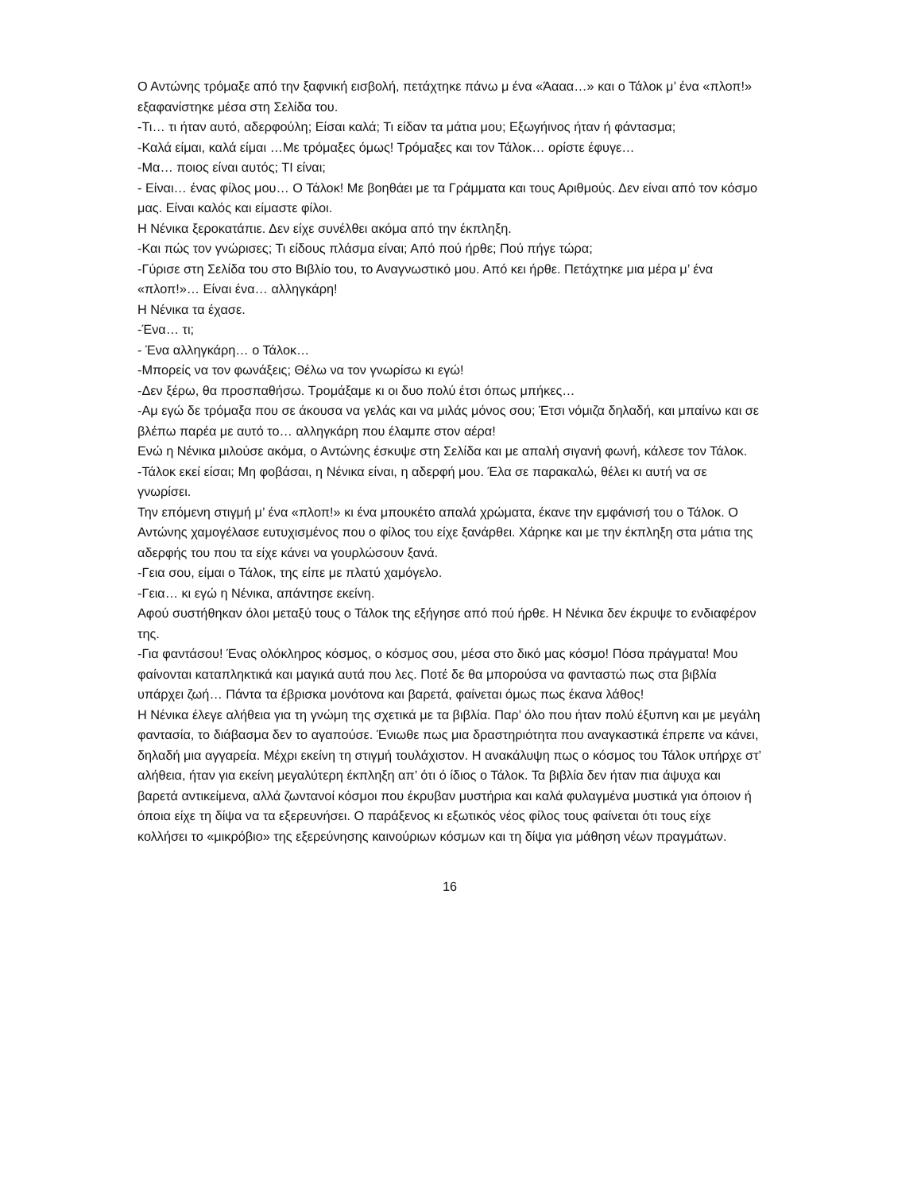Ο Αντώνης τρόμαξε από την ξαφνική εισβολή, πετάχτηκε πάνω μ ένα «Άααα…» και ο Τάλοκ μ’ ένα «πλοπ!» εξαφανίστηκε μέσα στη Σελίδα του.
-Τι… τι ήταν αυτό, αδερφούλη; Είσαι καλά; Τι είδαν τα μάτια μου; Εξωγήινος ήταν ή φάντασμα;
-Καλά είμαι, καλά είμαι …Με τρόμαξες όμως! Τρόμαξες και τον Τάλοκ… ορίστε έφυγε…
-Μα… ποιος είναι αυτός; ΤΙ είναι;
- Είναι… ένας φίλος μου… Ο Τάλοκ! Με βοηθάει με τα Γράμματα και τους Αριθμούς. Δεν είναι από τον κόσμο μας. Είναι καλός και είμαστε φίλοι.
Η Νένικα ξεροκατάπιε. Δεν είχε συνέλθει ακόμα από την έκπληξη.
-Και πώς τον γνώρισες; Τι είδους πλάσμα είναι; Από πού ήρθε; Πού πήγε τώρα;
-Γύρισε στη Σελίδα του στο Βιβλίο του, το Αναγνωστικό μου. Από κει ήρθε. Πετάχτηκε μια μέρα μ’ ένα «πλοπ!»… Είναι ένα… αλληγκάρη!
Η Νένικα τα έχασε.
-Ένα… τι;
- Ένα αλληγκάρη… ο Τάλοκ…
-Μπορείς να τον φωνάξεις; Θέλω να τον γνωρίσω κι εγώ!
-Δεν ξέρω, θα προσπαθήσω. Τρομάξαμε κι οι δυο πολύ έτσι όπως μπήκες…
-Αμ εγώ δε τρόμαξα που σε άκουσα να γελάς και να μιλάς μόνος σου; Έτσι νόμιζα δηλαδή, και μπαίνω και σε βλέπω παρέα με αυτό το… αλληγκάρη που έλαμπε στον αέρα!
Ενώ η Νένικα μιλούσε ακόμα, ο Αντώνης έσκυψε στη Σελίδα και με απαλή σιγανή φωνή, κάλεσε τον Τάλοκ.
-Τάλοκ εκεί είσαι; Μη φοβάσαι, η Νένικα είναι, η αδερφή μου. Έλα σε παρακαλώ, θέλει κι αυτή να σε γνωρίσει.
Την επόμενη στιγμή μ’ ένα «πλοπ!» κι ένα μπουκέτο απαλά χρώματα, έκανε την εμφάνισή του ο Τάλοκ. Ο Αντώνης χαμογέλασε ευτυχισμένος που ο φίλος του είχε ξανάρθει. Χάρηκε και με την έκπληξη στα μάτια της αδερφής του που τα είχε κάνει να γουρλώσουν ξανά.
-Γεια σου, είμαι ο Τάλοκ, της είπε με πλατύ χαμόγελο.
-Γεια… κι εγώ η Νένικα, απάντησε εκείνη.
Αφού συστήθηκαν όλοι μεταξύ τους ο Τάλοκ της εξήγησε από πού ήρθε. Η Νένικα δεν έκρυψε το ενδιαφέρον της.
-Για φαντάσου! Ένας ολόκληρος κόσμος, ο κόσμος σου, μέσα στο δικό μας κόσμο! Πόσα πράγματα! Μου φαίνονται καταπληκτικά και μαγικά αυτά που λες. Ποτέ δε θα μπορούσα να φανταστώ πως στα βιβλία υπάρχει ζωή… Πάντα τα έβρισκα μονότονα και βαρετά, φαίνεται όμως πως έκανα λάθος!
Η Νένικα έλεγε αλήθεια για τη γνώμη της σχετικά με τα βιβλία. Παρ’ όλο που ήταν πολύ έξυπνη και με μεγάλη φαντασία, το διάβασμα δεν το αγαπούσε. Ένιωθε πως μια δραστηριότητα που αναγκαστικά έπρεπε να κάνει, δηλαδή μια αγγαρεία. Μέχρι εκείνη τη στιγμή τουλάχιστον. Η ανακάλυψη πως ο κόσμος του Τάλοκ υπήρχε στ’ αλήθεια, ήταν για εκείνη μεγαλύτερη έκπληξη απ’ ότι ό ίδιος ο Τάλοκ. Τα βιβλία δεν ήταν πια άψυχα και βαρετά αντικείμενα, αλλά ζωντανοί κόσμοι που έκρυβαν μυστήρια και καλά φυλαγμένα μυστικά για όποιον ή όποια είχε τη δίψα να τα εξερευνήσει. Ο παράξενος κι εξωτικός νέος φίλος τους φαίνεται ότι τους είχε κολλήσει το «μικρόβιο» της εξερεύνησης καινούριων κόσμων και τη δίψα για μάθηση νέων πραγμάτων.
16